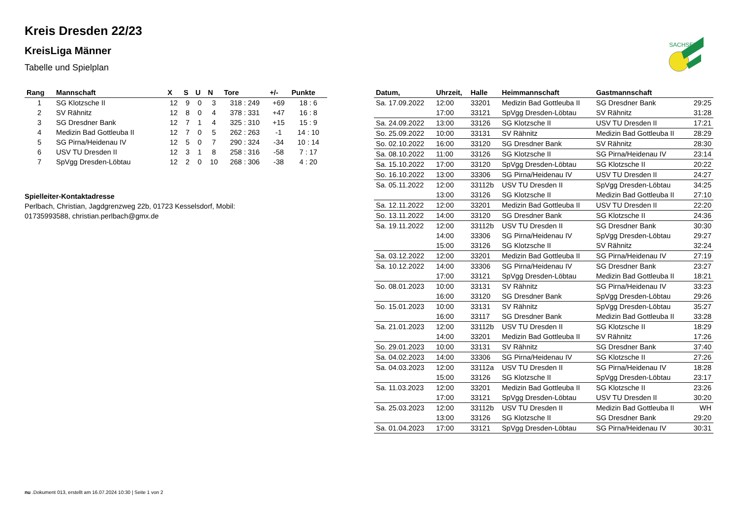SACHSEN
Kreis Dresden 22/23
KreisLiga Männer
Tabelle und Spielplan
| Rang | Mannschaft | X | S | U | N | Tore | +/- | Punkte |
| --- | --- | --- | --- | --- | --- | --- | --- | --- |
| 1 | SG Klotzsche II | 12 | 9 | 0 | 3 | 318 : 249 | +69 | 18 : 6 |
| 2 | SV Rähnitz | 12 | 8 | 0 | 4 | 378 : 331 | +47 | 16 : 8 |
| 3 | SG Dresdner Bank | 12 | 7 | 1 | 4 | 325 : 310 | +15 | 15 : 9 |
| 4 | Medizin Bad Gottleuba II | 12 | 7 | 0 | 5 | 262 : 263 | -1 | 14 : 10 |
| 5 | SG Pirna/Heidenau IV | 12 | 5 | 0 | 7 | 290 : 324 | -34 | 10 : 14 |
| 6 | USV TU Dresden II | 12 | 3 | 1 | 8 | 258 : 316 | -58 | 7 : 17 |
| 7 | SpVgg Dresden-Löbtau | 12 | 2 | 0 | 10 | 268 : 306 | -38 | 4 : 20 |
Spielleiter-Kontaktadresse
Perlbach, Christian, Jagdgrenzweg 22b, 01723 Kesselsdorf, Mobil:
01735993588, christian.perlbach@gmx.de
| Datum, | Uhrzeit, | Halle | Heimmannschaft | Gastmannschaft | |
| --- | --- | --- | --- | --- | --- |
| Sa. 17.09.2022 | 12:00 | 33201 | Medizin Bad Gottleuba II | SG Dresdner Bank | 29:25 |
| | 17:00 | 33121 | SpVgg Dresden-Löbtau | SV Rähnitz | 31:28 |
| Sa. 24.09.2022 | 13:00 | 33126 | SG Klotzsche II | USV TU Dresden II | 17:21 |
| So. 25.09.2022 | 10:00 | 33131 | SV Rähnitz | Medizin Bad Gottleuba II | 28:29 |
| So. 02.10.2022 | 16:00 | 33120 | SG Dresdner Bank | SV Rähnitz | 28:30 |
| Sa. 08.10.2022 | 11:00 | 33126 | SG Klotzsche II | SG Pirna/Heidenau IV | 23:14 |
| Sa. 15.10.2022 | 17:00 | 33120 | SpVgg Dresden-Löbtau | SG Klotzsche II | 20:22 |
| So. 16.10.2022 | 13:00 | 33306 | SG Pirna/Heidenau IV | USV TU Dresden II | 24:27 |
| Sa. 05.11.2022 | 12:00 | 33112b | USV TU Dresden II | SpVgg Dresden-Löbtau | 34:25 |
| | 13:00 | 33126 | SG Klotzsche II | Medizin Bad Gottleuba II | 27:10 |
| Sa. 12.11.2022 | 12:00 | 33201 | Medizin Bad Gottleuba II | USV TU Dresden II | 22:20 |
| So. 13.11.2022 | 14:00 | 33120 | SG Dresdner Bank | SG Klotzsche II | 24:36 |
| Sa. 19.11.2022 | 12:00 | 33112b | USV TU Dresden II | SG Dresdner Bank | 30:30 |
| | 14:00 | 33306 | SG Pirna/Heidenau IV | SpVgg Dresden-Löbtau | 29:27 |
| | 15:00 | 33126 | SG Klotzsche II | SV Rähnitz | 32:24 |
| Sa. 03.12.2022 | 12:00 | 33201 | Medizin Bad Gottleuba II | SG Pirna/Heidenau IV | 27:19 |
| Sa. 10.12.2022 | 14:00 | 33306 | SG Pirna/Heidenau IV | SG Dresdner Bank | 23:27 |
| | 17:00 | 33121 | SpVgg Dresden-Löbtau | Medizin Bad Gottleuba II | 18:21 |
| So. 08.01.2023 | 10:00 | 33131 | SV Rähnitz | SG Pirna/Heidenau IV | 33:23 |
| | 16:00 | 33120 | SG Dresdner Bank | SpVgg Dresden-Löbtau | 29:26 |
| So. 15.01.2023 | 10:00 | 33131 | SV Rähnitz | SpVgg Dresden-Löbtau | 35:27 |
| | 16:00 | 33117 | SG Dresdner Bank | Medizin Bad Gottleuba II | 33:28 |
| Sa. 21.01.2023 | 12:00 | 33112b | USV TU Dresden II | SG Klotzsche II | 18:29 |
| | 14:00 | 33201 | Medizin Bad Gottleuba II | SV Rähnitz | 17:26 |
| So. 29.01.2023 | 10:00 | 33131 | SV Rähnitz | SG Dresdner Bank | 37:40 |
| Sa. 04.02.2023 | 14:00 | 33306 | SG Pirna/Heidenau IV | SG Klotzsche II | 27:26 |
| Sa. 04.03.2023 | 12:00 | 33112a | USV TU Dresden II | SG Pirna/Heidenau IV | 18:28 |
| | 15:00 | 33126 | SG Klotzsche II | SpVgg Dresden-Löbtau | 23:17 |
| Sa. 11.03.2023 | 12:00 | 33201 | Medizin Bad Gottleuba II | SG Klotzsche II | 23:26 |
| | 17:00 | 33121 | SpVgg Dresden-Löbtau | USV TU Dresden II | 30:20 |
| Sa. 25.03.2023 | 12:00 | 33112b | USV TU Dresden II | Medizin Bad Gottleuba II | WH |
| | 13:00 | 33126 | SG Klotzsche II | SG Dresdner Bank | 29:20 |
| Sa. 01.04.2023 | 17:00 | 33121 | SpVgg Dresden-Löbtau | SG Pirna/Heidenau IV | 30:31 |
nu .Dokument 013, erstellt am 16.07.2024 10:30 | Seite 1 von 2